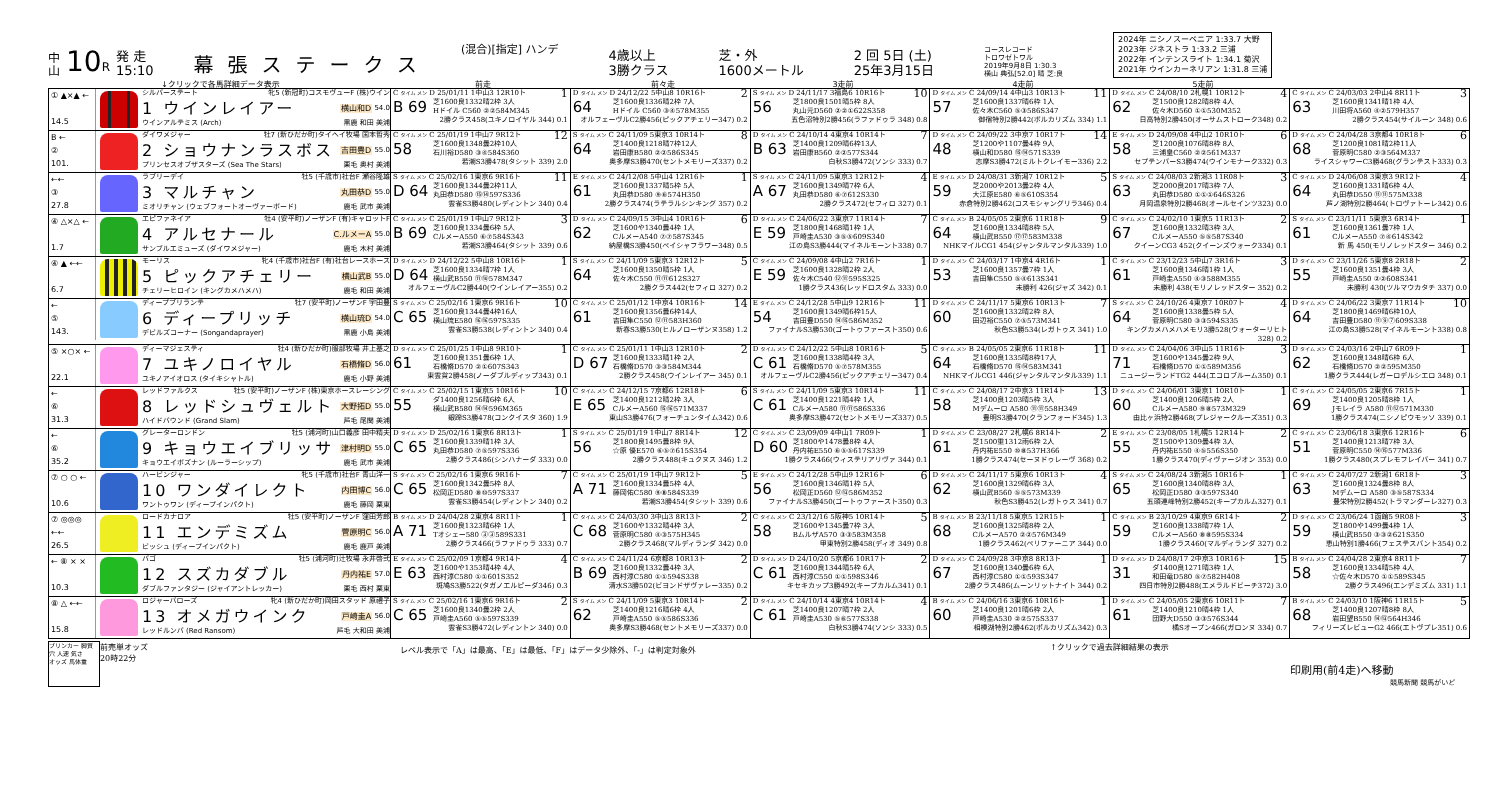中
山
10R
発 走
15:10
幕張ステークス
(混合)[指定] ハンデ
4歳以上
3勝クラス
芝・外
1600メートル
2 回 5日 (土)
25年3月15日
コースレコード
トロワゼトワル
2019年9月8日 1:30.3
横山 典弘[52.0] 晴 芝:良
2024年 ニシノスーベニア 1:33.7 大野
2023年 ジネストラ 1:33.2 三浦
2022年 インテンスライト 1:34.1 菊沢
2021年 ウインカーネリアン 1:31.8 三浦
↓クリックで各馬詳細データ表示 前走 前々走 3走前 4走前 5走前
| ① ▲×▲ ← 14.5 シルバーステート 牝5 (新冠町)コスモヴューF (株)ウイン 1 ウインレイアー 横山和D 54.0 ウインアルテミス (Arch) 黒鹿 和田 美浦 | C タイム メン D 25/01/11 1中山3 12R10ト 1 B 69 芝1600良1332晴2枠 3人 Hドイル C560 ②②584M345 2勝クラス458(ユキノロイヤル 344) 0.1 | D タイム メン D 24/12/22 5中山8 10R16ト 2 64 芝1600良1336晴2枠 7人 Hドイル C560 ③④578M355 オルフェーヴルC2勝456(ピックアチェリー347) 0.2 | S タイム メン D 24/11/17 3福島6 10R16ト 10 56 芝1800良1501晴5枠 8人 丸山元D560 ②②①622S358 五色沼特別2勝456(ラファドゥラ 348) 0.8 | D タイム メン C 24/09/14 4中山3 10R13ト 11 57 芝1600良1337晴6枠 1人 佐々木C560 ⑤③586S347 御宿特別2勝442(ボルカリズム 334) 1.1 | D タイム メン C 24/08/10 2札幌1 10R12ト 4 62 芝1500良1282晴8枠 4人 佐々木D560 ①①530M352 日高特別2勝450(オーサムストローク348) 0.2 | C タイム メン C 24/03/03 2中山4 8R11ト 3 63 芝1600良1341晴1枠 4人 川田将A560 ④②579H357 2勝クラス454(サイルーン 348) 0.6 |
| B ← ② 101. ダイワメジャー 牡7 (新ひだか町)タイヘイ牧場 国本哲秀 2 ショウナンラスボス 吉田豊D 55.0 プリンセスオブザスターズ (Sea The Stars) 栗毛 奥村 美浦 | C タイム メン C 25/01/19 1中山7 9R12ト 12 58 芝1600良1348曇2枠10人 石川裕D580 ③④584S360 若潮S3勝478(タシット 339) 2.0 | S タイム メン C 24/11/09 5東京3 10R14ト 8 64 芝1400良1218晴7枠12人 岩田康B580 ②②586S345 奥多摩S3勝470(セントメモリーズ337) 0.2 | D タイム メン C 24/10/14 4東京4 10R14ト 7 B 63 芝1400良1209晴6枠13人 岩田康B560 ②②577S344 白秋S3勝472(ソンシ 333) 0.7 | D タイム メン C 24/09/22 3中京7 10R17ト 14 48 芝1200や1107曇4枠 9人 横山和D580 ⑮⑭571S339 志摩S3勝472(ミルトクレイモー336) 2.2 | E タイム メン D 24/09/08 4中山2 10R10ト 6 58 芝1200良1076晴8枠 8人 三浦皇C560 ②②561M337 セプテンバーS3勝474(ウインモナーク332) 0.3 | D タイム メン C 24/04/28 3京都4 10R18ト 6 68 芝1200良1081晴2枠11人 菅原明C580 ②③564M337 ライスシャワーC3勝468(グランテスト333) 0.3 |
| ←← ③ 27.8 ラブリーデイ 牡5 (千歳市)社台F 瀬谷隆雄 3 マルチャン 丸田恭D 55.0 ミオリチャン (ウェブフォートオーヴァーボード) 鹿毛 武市 美浦 | S タイム メン C 25/02/16 1東京6 9R16ト 11 D 64 芝1600良1344曇2枠11人 丸田恭D580 ⑮⑭597S336 雲雀S3勝480(レディントン 340) 0.4 | E タイム メン C 24/12/08 5中山4 12R16ト 1 61 芝1600良1337晴5枠 5人 丸田恭D580 ⑨⑥574H350 2勝クラス474(ラテラルシンキング 357) 0.2 | S タイム メン C 24/11/09 5東京3 12R12ト 4 A 67 芝1600良1349晴7枠 6人 丸田恭D580 ⑥⑦612S330 2勝クラス472(セフィロ 327) 0.1 | E タイム メン D 24/08/31 3新潟7 10R12ト 5 59 芝2000や2013曇2枠 4人 大江原E580 ⑥⑤610S354 赤倉特別2勝462(コスモシャングリラ346) 0.4 | S タイム メン C 24/08/03 2新潟3 11R08ト 3 63 芝2000良2017晴3枠 7人 丸田恭D580 ①①①646S326 月岡温泉特別2勝468(オールセインツ323) 0.0 | C タイム メン D 24/06/08 3東京3 9R12ト 4 64 芝1600良1331晴6枠 4人 丸田恭D550 ⑪⑪575M338 芦ノ湖特別2勝464(トロヴァトーレ342) 0.6 |
| ④ △×△ ← 1.7 エピファネイア 牡4 (安平町)ノーザンF (有)キャロットF 4 アルセナール C.ルメーA 55.0 サンブルエミューズ (ダイワメジャー) 鹿毛 木村 美浦 | C タイム メン C 25/01/19 1中山7 9R12ト 3 B 69 芝1600良1334曇6枠 5人 CルメーA550 ⑥⑦584S343 若潮S3勝464(タシット 339) 0.6 | D タイム メン C 24/09/15 3中山4 10R16ト 6 62 芝1600や1340曇4枠 1人 CルメーA540 ⑦⑦587S345 納屋橋S3勝450(ペイシャフラワー348) 0.5 | D タイム メン C 24/06/22 3東京7 11R14ト 7 E 59 芝1800良1468晴1枠 1人 戸崎圭A530 ③⑤⑤609S340 江の島S3勝444(マイネルモーント338) 0.7 | C タイム メン B 24/05/05 2東京6 11R18ト 9 64 芝1600良1334晴8枠 5人 横山武B550 ⑰⑰583M338 NHKマイルCG1 454(ジャンタルマンタル339) 1.0 | C タイム メン C 24/02/10 1東京5 11R13ト 2 67 芝1600良1332晴3枠 3人 CルメーA550 ⑤⑤587S340 クイーンCG3 452(クイーンズウォーク334) 0.1 | S タイム メン C 23/11/11 5東京3 6R14ト 1 61 芝1600良1361曇7枠 1人 CルメーA550 ⑦④614S342 新 馬 450(モリノレッドスター 346) 0.2 |
| ④ ▲ ←← 6.7 モーリス 牝4 (千歳市)社台F (有)社台レースホース 5 ピックアチェリー 横山武B 55.0 チェリーヒロイン (キングカメハメハ) 鹿毛 和田 美浦 | D タイム メン D 24/12/22 5中山8 10R16ト 1 D 64 芝1600良1334晴7枠 1人 横山武B550 ⑪⑩578M347 オルフェーヴルC2勝440(ウインレイアー355) 0.2 | S タイム メン C 24/11/09 5東京3 12R12ト 5 64 芝1600良1350晴5枠 1人 佐々木C550 ⑪⑪612S327 2勝クラス442(セフィロ 327) 0.2 | C タイム メン C 24/09/08 4中山2 7R16ト 1 E 59 芝1600良1328晴2枠 2人 佐々木C540 ⑫⑪595S325 1勝クラス436(レッドロスタム 333) 0.0 | D タイム メン C 24/03/17 1中京4 4R16ト 1 53 芝1600良1357曇7枠 1人 吉田隼C550 ⑤④613S341 未勝利 426(ジャズ 342) 0.1 | C タイム メン C 23/12/23 5中山7 3R16ト 3 61 芝1600良1346晴1枠 1人 戸崎圭A550 ④③588M355 未勝利 438(モリノレッドスター 352) 0.2 | D タイム メン C 23/11/26 5東京8 2R18ト 2 55 芝1600良1351曇4枠 3人 戸崎圭A550 ②②608S341 未勝利 430(ツルマウカタチ 337) 0.0 |
| ← ⑤ 143. ディープブリランテ 牡7 (安平町)ノーザンF 宇田豊 6 ディープリッチ 横山琉D 54.0 デビルズコーナー (Songandaprayer) 黒鹿 小島 美浦 | S タイム メン C 25/02/16 1東京6 9R16ト 10 C 65 芝1600良1344曇4枠16人 横山琉E580 ⑯⑯597S335 雲雀S3勝538(レディントン 340) 0.4 | C タイム メン C 25/01/12 1中京4 10R16ト 14 61 芝1600良1356曇6枠14人 吉田隼C550 ⑫⑪583H360 新春S3勝530(ヒルノローザンヌ358) 1.2 | E タイム メン C 24/12/28 5中山9 12R16ト 11 54 芝1600良1349晴6枠15人 吉田豊D550 ⑭⑮586M352 ファイナルS3勝530(ゴートゥファースト350) 0.6 | D タイム メン C 24/11/17 5東京6 10R13ト 7 60 芝1600良1332晴2枠 8人 田辺裕C550 ⑦⑤573M341 秋色S3勝534(レガトゥス 341) 1.0 | S タイム メン C 24/10/26 4東京7 10R07ト 4 64 芝1600良1338曇5枠 5人 菅原明C580 ③③594S335 キングカメハメハメモリ3勝528(ウォーターリヒト328) 0.2 | D タイム メン C 24/06/22 3東京7 11R14ト 10 64 芝1800良1469晴6枠10人 吉田豊D580 ⑪⑨⑦609S338 江の島S3勝528(マイネルモーント338) 0.8 |
| ⑤ ×○× ← 22.1 ディーマジェスティ 牡4 (新ひだか町)服部牧場 井上基之 7 ユキノロイヤル 石橋脩D 56.0 ユキノアイオロス (タイキシャトル) 鹿毛 小野 美浦 | D タイム メン C 25/01/25 1中山8 9R10ト 1 61 芝1600良1351曇6枠 1人 石橋脩D570 ②①607S343 東雲賞2勝458(ノーダブルディップ343) 0.1 | C タイム メン C 25/01/11 1中山3 12R10ト 2 D 67 芝1600良1333晴1枠 2人 石橋脩D570 ③③584M344 2勝クラス458(ウインレイアー 345) 0.1 | D タイム メン C 24/12/22 5中山8 10R16ト 5 C 61 芝1600良1338晴4枠 3人 石橋脩D570 ⑤⑦578M355 オルフェーヴルC2勝456(ピックアチェリー347) 0.4 | C タイム メン B 24/05/05 2東京6 11R18ト 11 64 芝1600良1335晴8枠17人 石橋脩D570 ⑮⑭583M341 NHKマイルCG1 446(ジャンタルマンタル339) 1.1 | D タイム メン C 24/04/06 3中山5 11R16ト 3 71 芝1600や1345曇2枠 9人 石橋脩D570 ①①589M356 ニュージーランドTG2 444(エコロブルーム350) 0.1 | D タイム メン C 24/03/16 2中山7 6R09ト 1 62 芝1600良1348晴6枠 6人 石橋脩D570 ②②595M350 1勝クラス444(レガーロデルシエロ 348) 0.1 |
| ← ⑥ 31.3 レッドファルクス 牡5 (安平町)ノーザンF (株)東京ホースレーシング 8 レッドシュヴェルト 大野拓D 55.0 ハイドバウンド (Grand Slam) 芦毛 尾関 美浦 | C タイム メン C 25/02/15 1東京5 10R16ト 10 55 ダ1400良1256晴6枠 6人 横山武B580 ⑭⑭596M365 銀蹄S3勝478(コンクイスタ 360) 1.9 | C タイム メン C 24/12/15 7京都6 12R18ト 6 E 65 芝1400良1212晴2枠 3人 CルメーA560 ⑮⑯571M337 東山S3勝476(フォーチュンタイム342) 0.6 | S タイム メン C 24/11/09 5東京3 10R14ト 11 C 61 芝1400良1221晴4枠 1人 CルメーA580 ⑪⑪586S336 奥多摩S3勝472(セントメモリーズ337) 0.5 | C タイム メン C 24/08/17 2中京3 11R14ト 13 58 芝1400良1203晴5枠 3人 Mデムーロ A580 ⑪⑪558H349 豊明S3勝470(クランフォード345) 1.3 | D タイム メン C 24/06/01 3東京1 10R10ト 1 60 芝1400良1206晴5枠 2人 CルメーA580 ⑨⑧573M329 由比ヶ浜特2勝468(プレジャークルーズ351) 0.3 | C タイム メン C 24/05/05 2東京6 7R15ト 1 69 芝1400良1205晴8枠 1人 Jモレイラ A580 ⑪⑫571M330 1勝クラス474(ニシノピウモッソ 339) 0.1 |
| ← ⑥ 35.2 グレーターロンドン 牡5 (浦河町)山口義彦 田中精夫 9 キョウエイブリッサ 津村明D 55.0 キョウエイボズナン (ルーラーシップ) 鹿毛 武市 美浦 | D タイム メン D 25/02/16 1東京6 8R13ト 1 C 65 芝1600良1339晴1枠 3人 丸田恭D580 ⑦⑤597S336 2勝クラス486(シンハナーダ 333) 0.0 | S タイム メン C 25/01/19 1中山7 8R14ト 12 56 芝1800良1495曇8枠 9人 ☆原 優E570 ⑥⑤⑦615S354 2勝クラス488(キュクヌス 346) 1.2 | C タイム メン C 23/09/09 4中山1 7R09ト 1 D 60 芝1800や1478曇8枠 4人 丹内祐E550 ⑥⑤⑤617S339 1勝クラス466(ウィステリアリヴァ 344) 0.1 | D タイム メン C 23/08/27 2札幌6 8R14ト 2 61 芝1500重1312雨6枠 2人 丹内祐E550 ⑩⑧537H366 1勝クラス474(セーヌドゥレーヴ 368) 0.2 | E タイム メン C 23/08/05 1札幌5 12R14ト 2 55 芝1500や1309曇4枠 3人 丹内祐E550 ④⑤556S350 1勝クラス470(ディヴァージオン 353) 0.0 | C タイム メン C 23/06/18 3東京6 12R16ト 6 51 芝1400良1213晴7枠 3人 菅原明C550 ⑭⑮577M336 1勝クラス480(スプレモフレイバー 341) 0.7 |
| ⑦ ○ ○ ← 10.6 ハービンジャー 牝5 (千歳市)社台F 青山洋一 10 ワンダイレクト 内田博C 56.0 ワントゥワン (ディープインパクト) 鹿毛 藤岡 栗東 | S タイム メン C 25/02/16 1東京6 9R16ト 7 C 65 芝1600良1342曇5枠 8人 松岡正D580 ⑧⑩597S337 雲雀S3勝454(レディントン 340) 0.2 | C タイム メン C 25/01/19 1中山7 9R12ト 5 A 71 芝1600良1334曇5枠 4人 藤岡佑C580 ⑨⑧584S339 若潮S3勝454(タシット 339) 0.6 | E タイム メン C 24/12/28 5中山9 12R16ト 6 56 芝1600良1346晴1枠 5人 松岡正D560 ⑫⑬586M352 ファイナルS3勝450(ゴートゥファースト350) 0.3 | D タイム メン C 24/11/17 5東京6 10R13ト 4 62 芝1600良1329晴6枠 3人 横山武B560 ⑤⑤573M339 秋色S3勝452(レガトゥス 341) 0.7 | S タイム メン C 24/08/24 3新潟5 10R16ト 1 65 芝1600良1340晴8枠 3人 松岡正D580 ③③597S340 五頭連峰特別2勝452(キープカルム327) 0.1 | C タイム メン C 24/07/27 2新潟1 6R18ト 3 63 芝1600良1324曇8枠 8人 Mデムーロ A580 ③⑤587S334 豊栄特別2勝452(トラマンダーレ327) 0.3 |
| ⑦ ◎◎◎ ←← 26.5 ロードカナロア 牡5 (安平町)ノーザンF 窪田芳郎 11 エンデミズム 菅原明C 56.0 ビッシュ (ディープインパクト) 鹿毛 鹿戸 美浦 | B タイム メン D 24/04/28 2東京4 8R11ト 1 A 71 芝1600良1323晴6枠 1人 Tオシェー580 ③③589S331 2勝クラス466(ラファドゥラ 333) 0.7 | C タイム メン C 24/03/30 3中山3 8R13ト 2 C 68 芝1600や1332晴4枠 3人 菅原明C580 ④③575H345 2勝クラス468(マルディランダ 342) 0.0 | C タイム メン C 23/12/16 5阪神5 10R14ト 5 58 芝1600や1345曇7枠 3人 BムルザA570 ③③583M358 甲東特別2勝458(ディオ 349) 0.8 | B タイム メン B 23/11/18 5東京5 12R15ト 1 68 芝1600良1325晴8枠 2人 CルメーA570 ②②576M349 1勝クラス462(ペリファーニア 344) 0.0 | C タイム メン B 23/10/29 4東京9 6R14ト 2 59 芝1600良1338晴7枠 1人 CルメーA560 ⑧⑧595S334 1勝クラス460(マルディランダ 327) 0.2 | D タイム メン C 23/06/24 1函館5 9R08ト 3 59 芝1800や1499曇4枠 1人 横山武B550 ③③②621S350 恵山特別1勝466(フェステスバント354) 0.2 |
| ← ⑧ × × 10.3 バゴ 牡5 (浦河町)辻牧場 永井啓弐 12 スズカダブル 丹内祐E 57.0 ダブルファンタジー (ジャイアントレッカー) 栗毛 西村 栗東 | E タイム メン C 25/02/09 1京都4 9R14ト 4 E 63 芝1600や1353晴4枠 4人 西村淳C580 ①①601S352 斑鳩S3勝522(タガノエルピーダ346) 0.3 | C タイム メン C 24/11/24 6京都8 10R13ト 2 B 69 芝1600良1332曇4枠 3人 西村淳C580 ①①594S338 清水S3勝502(ビヨンドザヴァレー335) 0.2 | D タイム メン D 24/10/20 5京都6 10R17ト 2 C 61 芝1600良1344晴5枠 6人 西村淳C550 ①①598S346 キセキカップ3勝492(キープカルム341) 0.1 | D タイム メン C 24/09/28 3中京8 8R13ト 1 67 芝1600良1340曇6枠 6人 西村淳C580 ①①593S347 2勝クラス486(ムーンリットナイト 344) 0.2 | D タイム メン D 24/08/17 2中京3 10R16ト 15 31 ダ1400良1271晴3枠 1人 和田竜D580 ⑤⑦582H408 四日市特別2勝488(エメラルドビーチ372) 3.0 | B タイム メン C 24/04/28 2東京4 8R11ト 7 58 芝1600良1334晴5枠 4人 ☆佐々木D570 ①①589S345 2勝クラス496(エンデミズム 331) 1.1 |
| ⑧ △ ←← 15.8 ロジャーバローズ 牝4 (新ひだか町)岡田スタッド 原禮子 13 オメガウインク 戸崎圭A 56.0 レッドルンバ (Red Ransom) 芦毛 大和田 美浦 | S タイム メン C 25/02/16 1東京6 9R16ト 2 C 65 芝1600良1340曇2枠 2人 戸崎圭A560 ⑤⑤597S339 雲雀S3勝472(レディントン 340) 0.0 | S タイム メン C 24/11/09 5東京3 10R14ト 2 62 芝1400良1216晴6枠 4人 戸崎圭A550 ⑤⑤586S336 奥多摩S3勝468(セントメモリーズ337) 0.0 | D タイム メン C 24/10/14 4東京4 10R14ト 4 C 61 芝1400良1207晴7枠 2人 戸崎圭A530 ⑤⑥577S338 白秋S3勝474(ソンシ 333) 0.5 | B タイム メン C 24/06/16 3東京6 10R16ト 1 60 芝1400良1201晴6枠 2人 戸崎圭A530 ②②575S337 相模湖特別2勝462(ポルカリズム342) 0.3 | D タイム メン C 24/05/05 2東京6 10R11ト 7 61 芝1400良1210晴4枠 1人 団野大D550 ③③576S344 橘Sオープン466(ガロンヌ 334) 0.7 | B タイム メン C 24/03/10 1阪神6 11R15ト 5 68 芝1400良1207晴8枠 8人 岩田望B550 ⑭⑬564H346 フィリーズレビューG2 466(エトヴプレ351) 0.6 |
ブリンカー 脚質
穴 人速 気さ
オッズ 馬体重
前売単オッズ
20時22分
レベル表示で「A」は最高、「E」は最低、「F」はデータ少除外、「-」は判定対象外
↑クリックで過去詳細結果の表示
印刷用(前4走)へ移動
競馬新聞 競馬がいど